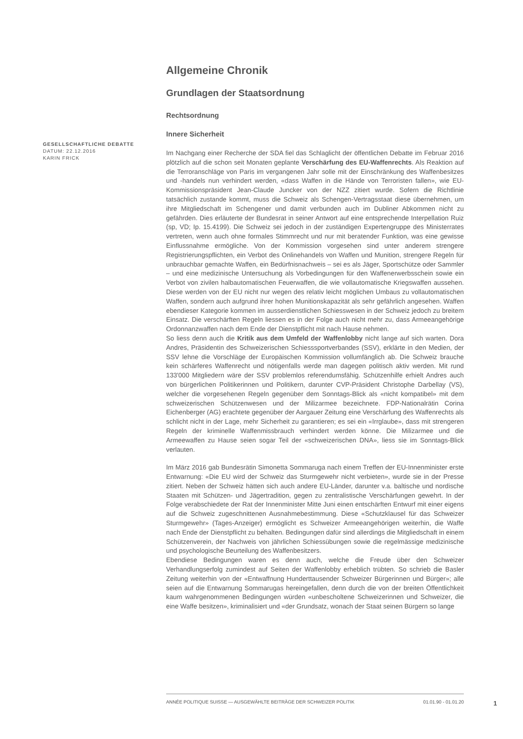GESELLSCHAFTLICHE DEBATTE
DATUM: 22.12.2016
KARIN FRICK
Allgemeine Chronik
Grundlagen der Staatsordnung
Rechtsordnung
Innere Sicherheit
Im Nachgang einer Recherche der SDA fiel das Schlaglicht der öffentlichen Debatte im Februar 2016 plötzlich auf die schon seit Monaten geplante Verschärfung des EU-Waffenrechts. Als Reaktion auf die Terroranschläge von Paris im vergangenen Jahr solle mit der Einschränkung des Waffenbesitzes und -handels nun verhindert werden, «dass Waffen in die Hände von Terroristen fallen», wie EU-Kommissionspräsident Jean-Claude Juncker von der NZZ zitiert wurde. Sofern die Richtlinie tatsächlich zustande kommt, muss die Schweiz als Schengen-Vertragsstaat diese übernehmen, um ihre Mitgliedschaft im Schengener und damit verbunden auch im Dubliner Abkommen nicht zu gefährden. Dies erläuterte der Bundesrat in seiner Antwort auf eine entsprechende Interpellation Ruiz (sp, VD; Ip. 15.4199). Die Schweiz sei jedoch in der zuständigen Expertengruppe des Ministerrates vertreten, wenn auch ohne formales Stimmrecht und nur mit beratender Funktion, was eine gewisse Einflussnahme ermögliche. Von der Kommission vorgesehen sind unter anderem strengere Registrierungspflichten, ein Verbot des Onlinehandels von Waffen und Munition, strengere Regeln für unbrauchbar gemachte Waffen, ein Bedürfnisnachweis – sei es als Jäger, Sportschütze oder Sammler – und eine medizinische Untersuchung als Vorbedingungen für den Waffenerwerbsschein sowie ein Verbot von zivilen halbautomatischen Feuerwaffen, die wie vollautomatische Kriegswaffen aussehen. Diese werden von der EU nicht nur wegen des relativ leicht möglichen Umbaus zu vollautomatischen Waffen, sondern auch aufgrund ihrer hohen Munitionskapazität als sehr gefährlich angesehen. Waffen ebendieser Kategorie kommen im ausserdienstlichen Schiesswesen in der Schweiz jedoch zu breitem Einsatz. Die verschärften Regeln liessen es in der Folge auch nicht mehr zu, dass Armeeangehörige Ordonnanzwaffen nach dem Ende der Dienstpflicht mit nach Hause nehmen.
So liess denn auch die Kritik aus dem Umfeld der Waffenlobby nicht lange auf sich warten. Dora Andres, Präsidentin des Schweizerischen Schiesssportverbandes (SSV), erklärte in den Medien, der SSV lehne die Vorschläge der Europäischen Kommission vollumfänglich ab. Die Schweiz brauche kein schärferes Waffenrecht und nötigenfalls werde man dagegen politisch aktiv werden. Mit rund 133'000 Mitgliedern wäre der SSV problemlos referendumsfähig. Schützenhilfe erhielt Andres auch von bürgerlichen Politikerinnen und Politikern, darunter CVP-Präsident Christophe Darbellay (VS), welcher die vorgesehenen Regeln gegenüber dem Sonntags-Blick als «nicht kompatibel» mit dem schweizerischen Schützenwesen und der Milizarmee bezeichnete. FDP-Nationalrätin Corina Eichenberger (AG) erachtete gegenüber der Aargauer Zeitung eine Verschärfung des Waffenrechts als schlicht nicht in der Lage, mehr Sicherheit zu garantieren; es sei ein «Irrglaube», dass mit strengeren Regeln der kriminelle Waffenmissbrauch verhindert werden könne. Die Milizarmee und die Armeewaffen zu Hause seien sogar Teil der «schweizerischen DNA», liess sie im Sonntags-Blick verlauten.
Im März 2016 gab Bundesrätin Simonetta Sommaruga nach einem Treffen der EU-Innenminister erste Entwarnung: «Die EU wird der Schweiz das Sturmgewehr nicht verbieten», wurde sie in der Presse zitiert. Neben der Schweiz hätten sich auch andere EU-Länder, darunter v.a. baltische und nordische Staaten mit Schützen- und Jägertradition, gegen zu zentralistische Verschärfungen gewehrt. In der Folge verabschiedete der Rat der Innenminister Mitte Juni einen entschärften Entwurf mit einer eigens auf die Schweiz zugeschnittenen Ausnahmebestimmung. Diese «Schutzklausel für das Schweizer Sturmgewehr» (Tages-Anzeiger) ermöglicht es Schweizer Armeeangehörigen weiterhin, die Waffe nach Ende der Dienstpflicht zu behalten. Bedingungen dafür sind allerdings die Mitgliedschaft in einem Schützenverein, der Nachweis von jährlichen Schiessübungen sowie die regelmässige medizinische und psychologische Beurteilung des Waffenbesitzers.
Ebendiese Bedingungen waren es denn auch, welche die Freude über den Schweizer Verhandlungserfolg zumindest auf Seiten der Waffenlobby erheblich trübten. So schrieb die Basler Zeitung weiterhin von der «Entwaffnung Hunderttausender Schweizer Bürgerinnen und Bürger»; alle seien auf die Entwarnung Sommarugas hereingefallen, denn durch die von der breiten Öffentlichkeit kaum wahrgenommenen Bedingungen würden «unbescholtene Schweizerinnen und Schweizer, die eine Waffe besitzen», kriminalisiert und «der Grundsatz, wonach der Staat seinen Bürgern so lange
ANNÉE POLITIQUE SUISSE — AUSGEWÄHLTE BEITRÄGE DER SCHWEIZER POLITIK 01.01.90 - 01.01.20
1